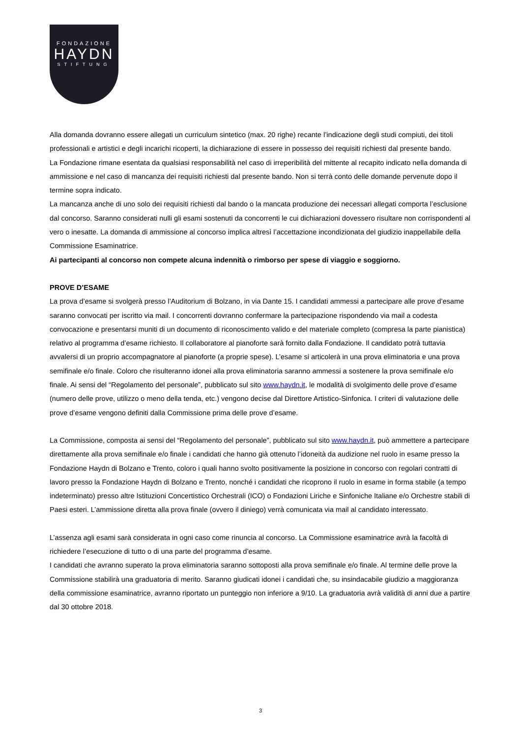FONDAZIONE
HAYDN
STIFTUNG
Alla domanda dovranno essere allegati un curriculum sintetico (max. 20 righe) recante l’indicazione degli studi compiuti, dei titoli professionali e artistici e degli incarichi ricoperti, la dichiarazione di essere in possesso dei requisiti richiesti dal presente bando.
La Fondazione rimane esentata da qualsiasi responsabilità nel caso di irreperibilità del mittente al recapito indicato nella domanda di ammissione e nel caso di mancanza dei requisiti richiesti dal presente bando. Non si terrà conto delle domande pervenute dopo il termine sopra indicato.
La mancanza anche di uno solo dei requisiti richiesti dal bando o la mancata produzione dei necessari allegati comporta l’esclusione dal concorso. Saranno considerati nulli gli esami sostenuti da concorrenti le cui dichiarazioni dovessero risultare non corrispondenti al vero o inesatte. La domanda di ammissione al concorso implica altresì l’accettazione incondizionata del giudizio inappellabile della Commissione Esaminatrice.
Ai partecipanti al concorso non compete alcuna indennità o rimborso per spese di viaggio e soggiorno.
PROVE D’ESAME
La prova d’esame si svolgerà presso l’Auditorium di Bolzano, in via Dante 15. I candidati ammessi a partecipare alle prove d’esame saranno convocati per iscritto via mail. I concorrenti dovranno confermare la partecipazione rispondendo via mail a codesta convocazione e presentarsi muniti di un documento di riconoscimento valido e del materiale completo (compresa la parte pianistica) relativo al programma d’esame richiesto. Il collaboratore al pianoforte sarà fornito dalla Fondazione. Il candidato potrà tuttavia avvalersi di un proprio accompagnatore al pianoforte (a proprie spese). L’esame si articolerà in una prova eliminatoria e una prova semifinale e/o finale. Coloro che risulteranno idonei alla prova eliminatoria saranno ammessi a sostenere la prova semifinale e/o finale. Ai sensi del “Regolamento del personale”, pubblicato sul sito www.haydn.it, le modalità di svolgimento delle prove d’esame (numero delle prove, utilizzo o meno della tenda, etc.) vengono decise dal Direttore Artistico-Sinfonica. I criteri di valutazione delle prove d’esame vengono definiti dalla Commissione prima delle prove d’esame.
La Commissione, composta ai sensi del “Regolamento del personale”, pubblicato sul sito www.haydn.it, può ammettere a partecipare direttamente alla prova semifinale e/o finale i candidati che hanno già ottenuto l’idoneità da audizione nel ruolo in esame presso la Fondazione Haydn di Bolzano e Trento, coloro i quali hanno svolto positivamente la posizione in concorso con regolari contratti di lavoro presso la Fondazione Haydn di Bolzano e Trento, nonché i candidati che ricoprono il ruolo in esame in forma stabile (a tempo indeterminato) presso altre Istituzioni Concertistico Orchestrali (ICO) o Fondazioni Liriche e Sinfoniche Italiane e/o Orchestre stabili di Paesi esteri. L’ammissione diretta alla prova finale (ovvero il diniego) verrà comunicata via mail al candidato interessato.
L’assenza agli esami sarà considerata in ogni caso come rinuncia al concorso. La Commissione esaminatrice avrà la facoltà di richiedere l’esecuzione di tutto o di una parte del programma d’esame.
I candidati che avranno superato la prova eliminatoria saranno sottoposti alla prova semifinale e/o finale. Al termine delle prove la Commissione stabilirà una graduatoria di merito. Saranno giudicati idonei i candidati che, su insindacabile giudizio a maggioranza della commissione esaminatrice, avranno riportato un punteggio non inferiore a 9/10. La graduatoria avrà validità di anni due a partire dal 30 ottobre 2018.
3